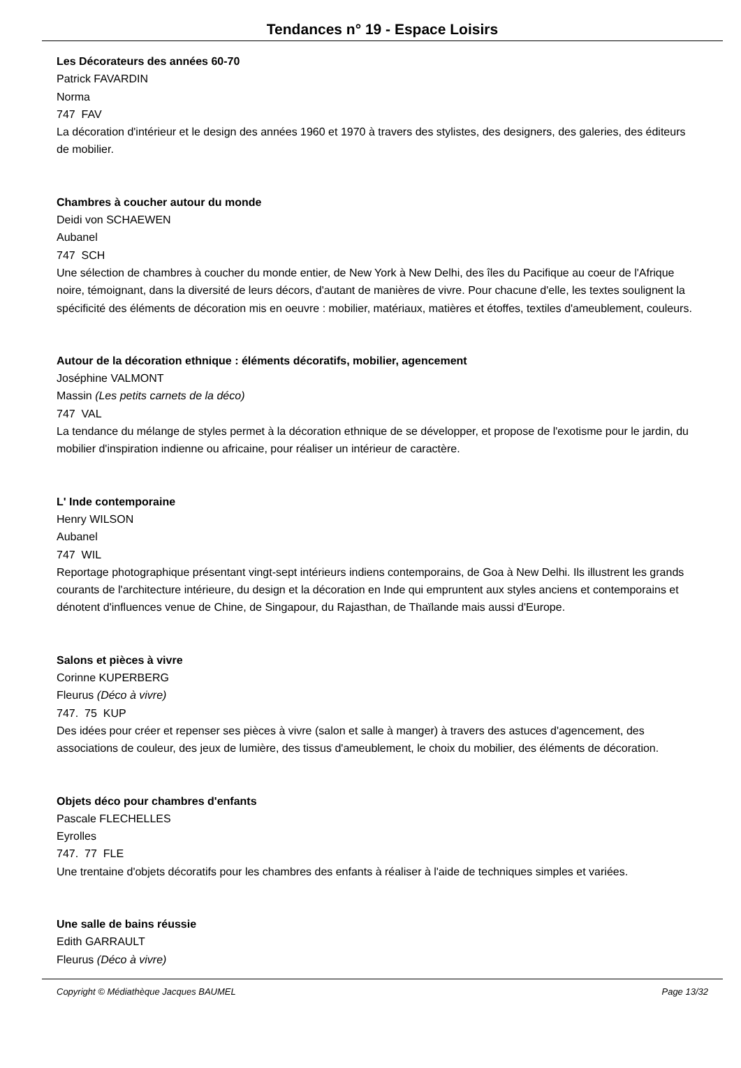Tendances n° 19 - Espace Loisirs
Les Décorateurs des années 60-70
Patrick FAVARDIN
Norma
747 FAV
La décoration d'intérieur et le design des années 1960 et 1970 à travers des stylistes, des designers, des galeries, des éditeurs de mobilier.
Chambres à coucher autour du monde
Deidi von SCHAEWEN
Aubanel
747 SCH
Une sélection de chambres à coucher du monde entier, de New York à New Delhi, des îles du Pacifique au coeur de l'Afrique noire, témoignant, dans la diversité de leurs décors, d'autant de manières de vivre. Pour chacune d'elle, les textes soulignent la spécificité des éléments de décoration mis en oeuvre : mobilier, matériaux, matières et étoffes, textiles d'ameublement, couleurs.
Autour de la décoration ethnique : éléments décoratifs, mobilier, agencement
Joséphine VALMONT
Massin (Les petits carnets de la déco)
747 VAL
La tendance du mélange de styles permet à la décoration ethnique de se développer, et propose de l'exotisme pour le jardin, du mobilier d'inspiration indienne ou africaine, pour réaliser un intérieur de caractère.
L' Inde contemporaine
Henry WILSON
Aubanel
747 WIL
Reportage photographique présentant vingt-sept intérieurs indiens contemporains, de Goa à New Delhi. Ils illustrent les grands courants de l'architecture intérieure, du design et la décoration en Inde qui empruntent aux styles anciens et contemporains et dénotent d'influences venue de Chine, de Singapour, du Rajasthan, de Thaïlande mais aussi d'Europe.
Salons et pièces à vivre
Corinne KUPERBERG
Fleurus (Déco à vivre)
747. 75 KUP
Des idées pour créer et repenser ses pièces à vivre (salon et salle à manger) à travers des astuces d'agencement, des associations de couleur, des jeux de lumière, des tissus d'ameublement, le choix du mobilier, des éléments de décoration.
Objets déco pour chambres d'enfants
Pascale FLECHELLES
Eyrolles
747. 77 FLE
Une trentaine d'objets décoratifs pour les chambres des enfants à réaliser à l'aide de techniques simples et variées.
Une salle de bains réussie
Edith GARRAULT
Fleurus (Déco à vivre)
Copyright © Médiathèque Jacques BAUMEL Page 13/32